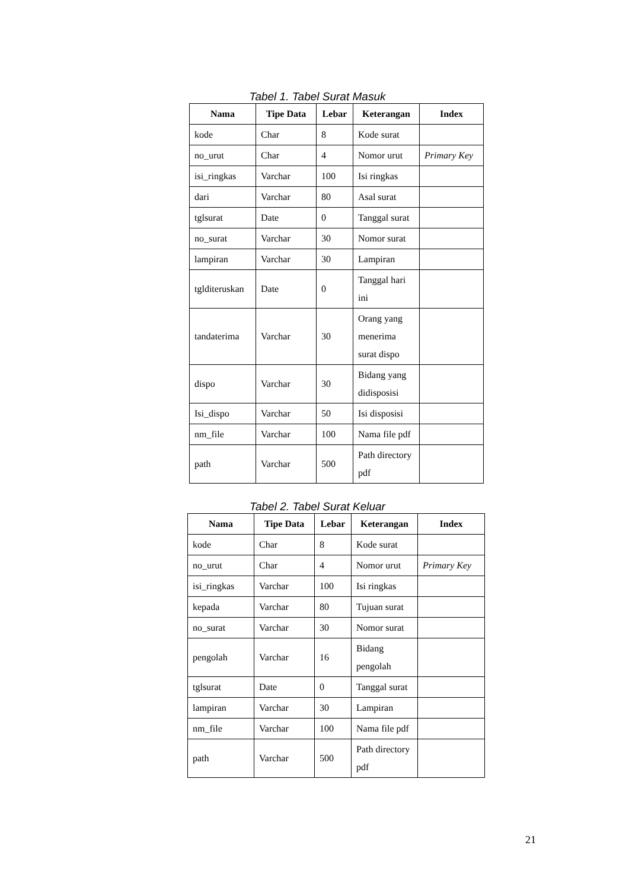Tabel 1. Tabel Surat Masuk
| Nama | Tipe Data | Lebar | Keterangan | Index |
| --- | --- | --- | --- | --- |
| kode | Char | 8 | Kode surat | |
| no_urut | Char | 4 | Nomor urut | Primary Key |
| isi_ringkas | Varchar | 100 | Isi ringkas | |
| dari | Varchar | 80 | Asal surat | |
| tglsurat | Date | 0 | Tanggal surat | |
| no_surat | Varchar | 30 | Nomor surat | |
| lampiran | Varchar | 30 | Lampiran | |
| tglditeruskan | Date | 0 | Tanggal hari ini | |
| tandaterima | Varchar | 30 | Orang yang menerima surat dispo | |
| dispo | Varchar | 30 | Bidang yang didisposisi | |
| Isi_dispo | Varchar | 50 | Isi disposisi | |
| nm_file | Varchar | 100 | Nama file pdf | |
| path | Varchar | 500 | Path directory pdf | |
Tabel 2. Tabel Surat Keluar
| Nama | Tipe Data | Lebar | Keterangan | Index |
| --- | --- | --- | --- | --- |
| kode | Char | 8 | Kode surat | |
| no_urut | Char | 4 | Nomor urut | Primary Key |
| isi_ringkas | Varchar | 100 | Isi ringkas | |
| kepada | Varchar | 80 | Tujuan surat | |
| no_surat | Varchar | 30 | Nomor surat | |
| pengolah | Varchar | 16 | Bidang pengolah | |
| tglsurat | Date | 0 | Tanggal surat | |
| lampiran | Varchar | 30 | Lampiran | |
| nm_file | Varchar | 100 | Nama file pdf | |
| path | Varchar | 500 | Path directory pdf | |
21